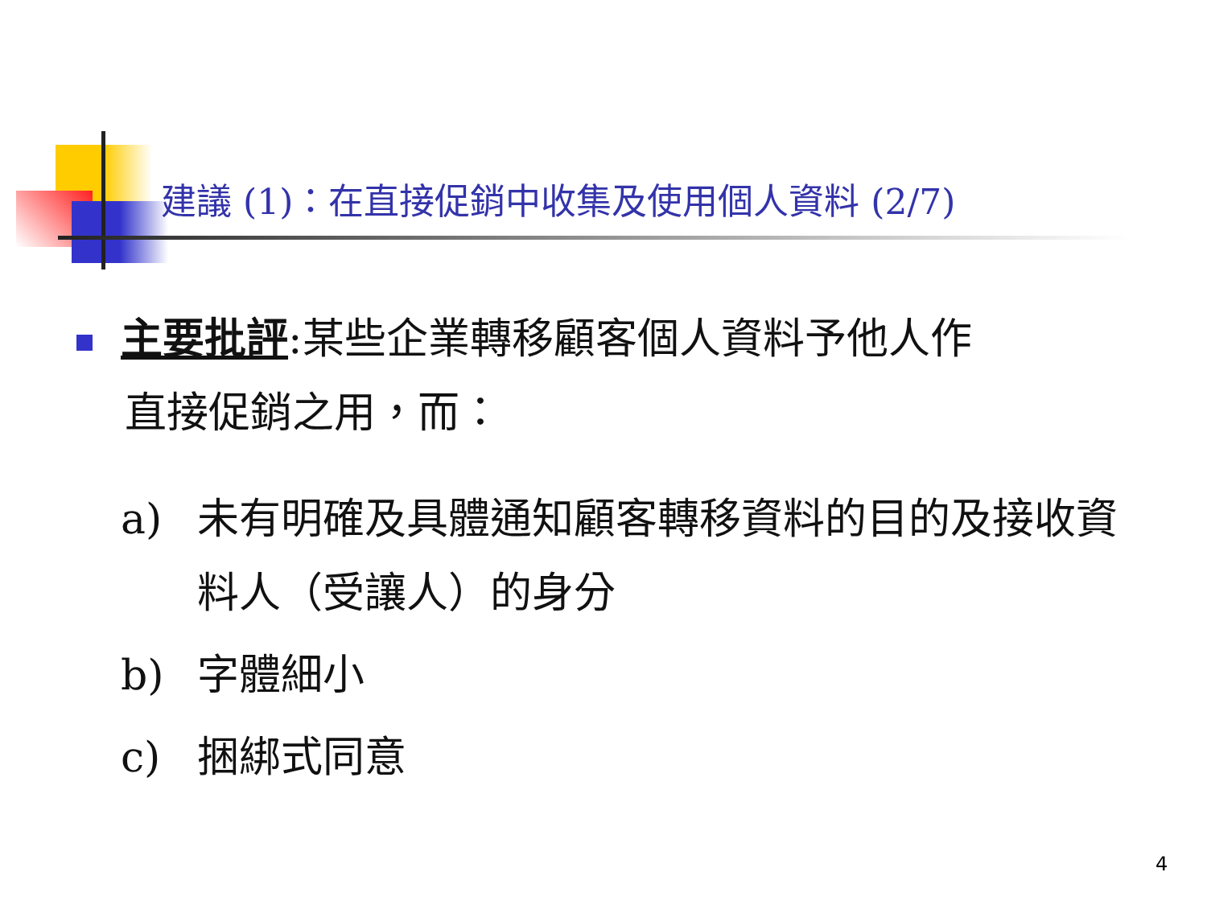建議 (1)：在直接促銷中收集及使用個人資料 (2/7)
主要批評:某些企業轉移顧客個人資料予他人作
直接促銷之用，而：
a) 未有明確及具體通知顧客轉移資料的目的及接收資料人（受讓人）的身分
b) 字體細小
c) 捆綁式同意
4